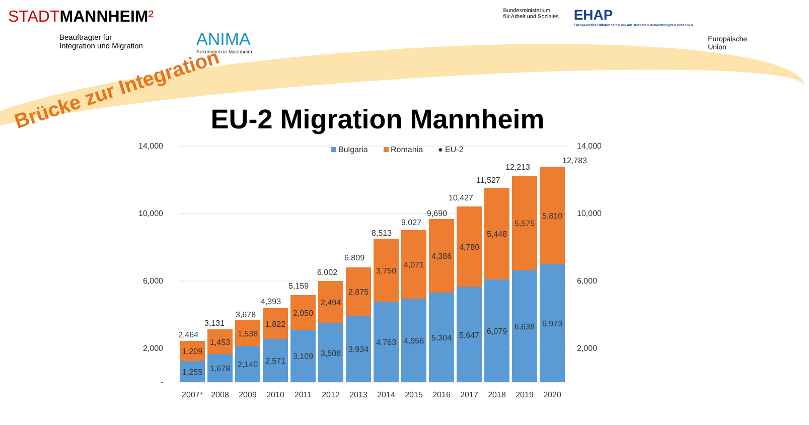STADTMANNHEIM²
Beauftragter für
Integration und Migration
Bundesministerium
für Arbeit und Soziales
EHAP
Europäischer Hilfsfonds für die am stärksten benachteiligten Personen
Europäische
Union
ANIMA
Ankommen in Mannheim
Brücke zur Integration
EU-2 Migration Mannheim
14,000
10,000
6,000
2,000
-
14,000
10,000
6,000
2,000
Bulgaria
Romania
● EU-2
1,255
1,209
2,464
1,678
1,453
3,131
2,140
1,538
3,678
2,571
1,822
4,393
3,109
2,050
5,159
3,508
2,494
6,002
3,934
2,875
6,809
4,763
3,750
8,513
4,956
4,071
9,027
5,304
4,386
9,690
5,647
4,780
10,427
6,079
5,448
11,527
6,638
5,575
12,213
6,973
5,810
12,783
2007*
2008
2009
2010
2011
2012
2013
2014
2015
2016
2017
2018
2019
2020